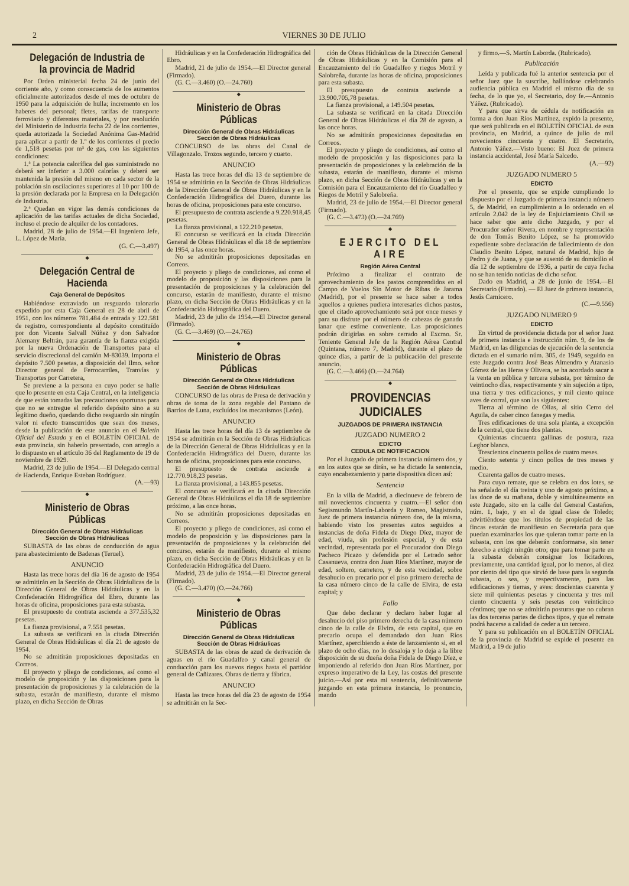2 VIERNES 30 DE JULIO
Delegación de Industria de la provincia de Madrid
Por Orden ministerial fecha 24 de junio del corriente año, y como consecuencia de los aumentos oficialmente autorizados desde el mes de octubre de 1950 para la adquisición de hulla; incremento en los haberes del personal; fletes, tarifas de transporte ferroviario y diferentes materiales, y por resolución del Ministerio de Industria fecha 22 de los corrientes, queda autorizada la Sociedad Anónima Gas-Madrid para aplicar a partir de 1.º de los corrientes el precio de 1,518 pesetas por m³ de gas, con las siguientes condiciones:
1.ª La potencia calorífica del gas suministrado no deberá ser inferior a 3.000 calorías y deberá ser mantenida la presión del mismo en cada sector de la población sin oscilaciones superiores al 10 por 100 de la presión declarada por la Empresa en la Delegación de Industria.
2.ª Quedan en vigor las demás condiciones de aplicación de las tarifas actuales de dicha Sociedad, incluso el precio de alquiler de los contadores.
Madrid, 28 de julio de 1954.—El Ingeniero Jefe, L. López de María.
(G. C.—3.497)
◆
Delegación Central de Hacienda
Caja General de Depósitos
Habiéndose extraviado un resguardo talonario expedido por esta Caja General en 28 de abril de 1951, con los números 781.484 de entrada y 122.581 de registro, correspondiente al depósito constituído por don Vicente Salvall Núñez y don Salvador Alemany Beltrán, para garantía de la fianza exigida por la nueva Ordenación de Transportes para el servicio discrecional del camión M-83039. Importa el depósito 7.500 pesetas, a disposición del Ilmo. señor Director general de Ferrocarriles, Tranvías y Transportes por Carretera,
Se previene a la persona en cuyo poder se halle que lo presente en esta Caja Central, en la inteligencia de que están tomadas las precauciones oportunas para que no se entregue el referido depósito sino a su legítimo dueño, quedando dicho resguardo sin ningún valor ni efecto transcurridos que sean dos meses, desde la publicación de este anuncio en el Boletín Oficial del Estado y en el BOLETÍN OFICIAL de esta provincia, sin haberlo presentado, con arreglo a lo dispuesto en el artículo 36 del Reglamento de 19 de noviembre de 1929.
Madrid, 23 de julio de 1954.—El Delegado central de Hacienda, Enrique Esteban Rodríguez.
(A.—93)
◆
Ministerio de Obras Públicas
Dirección General de Obras Hidráulicas
Sección de Obras Hidráulicas
SUBASTA de las obras de conducción de agua para abastecimiento de Badenas (Teruel).
ANUNCIO
Hasta las trece horas del día 16 de agosto de 1954 se admitirán en la Sección de Obras Hidráulicas de la Dirección General de Obras Hidráulicas y en la Confederación Hidrográfica del Ebro, durante las horas de oficina, proposiciones para esta subasta.
El presupuesto de contrata asciende a 377.535,32 pesetas.
La fianza provisional, a 7.551 pesetas.
La subasta se verificará en la citada Dirección General de Obras Hidráulicas el día 21 de agosto de 1954.
No se admitirán proposiciones depositadas en Correos.
El proyecto y pliego de condiciones, así como el modelo de proposición y las disposiciones para la presentación de proposiciones y la celebración de la subasta, estarán de manifiesto, durante el mismo plazo, en dicha Sección de Obras
Hidráulicas y en la Confederación Hidrográfica del Ebro.
Madrid, 21 de julio de 1954.—El Director general (Firmado).
(G. C.—3.460) (O.—24.760)
◆
Ministerio de Obras Públicas
Dirección General de Obras Hidráulicas
Sección de Obras Hidráulicas
CONCURSO de las obras del Canal de Villagonzalo. Trozos segundo, tercero y cuarto.
ANUNCIO
Hasta las trece horas del día 13 de septiembre de 1954 se admitirán en la Sección de Obras Hidráulicas de la Dirección General de Obras Hidráulicas y en la Confederación Hidrográfica del Duero, durante las horas de oficina, proposiciones para este concurso.
El presupuesto de contrata asciende a 9.220.918,45 pesetas.
La fianza provisional, a 122.210 pesetas.
El concurso se verificará en la citada Dirección General de Obras Hidráulicas el día 18 de septiembre de 1954, a las once horas.
No se admitirán proposiciones depositadas en Correos.
El proyecto y pliego de condiciones, así como el modelo de proposición y las disposiciones para la presentación de proposiciones y la celebración del concurso, estarán de manifiesto, durante el mismo plazo, en dicha Sección de Obras Hidráulicas y en la Confederación Hidrográfica del Duero.
Madrid, 23 de julio de 1954.—El Director general (Firmado).
(G. C.—3.469) (O.—24.765)
◆
Ministerio de Obras Públicas
Dirección General de Obras Hidráulicas
Sección de Obras Hidráulicas
CONCURSO de las obras de Presa de derivación y obras de toma de la zona regable del Pantano de Barrios de Luna, excluídos los mecanismos (León).
ANUNCIO
Hasta las trece horas del día 13 de septiembre de 1954 se admitirán en la Sección de Obras Hidráulicas de la Dirección General de Obras Hidráulicas y en la Confederación Hidrográfica del Duero, durante las horas de oficina, proposiciones para este concurso.
El presupuesto de contrata asciende a 12.770.918,23 pesetas.
La fianza provisional, a 143.855 pesetas.
El concurso se verificará en la citada Dirección General de Obras Hidráulicas el día 18 de septiembre próximo, a las once horas.
No se admitirán proposiciones depositadas en Correos.
El proyecto y pliego de condiciones, así como el modelo de proposición y las disposiciones para la presentación de proposiciones y la celebración del concurso, estarán de manifiesto, durante el mismo plazo, en dicha Sección de Obras Hidráulicas y en la Confederación Hidrográfica del Duero.
Madrid, 23 de julio de 1954.—El Director general (Firmado).
(G. C.—3.470) (O.—24.766)
◆
Ministerio de Obras Públicas
Dirección General de Obras Hidráulicas
Sección de Obras Hidráulicas
SUBASTA de las obras de azud de derivación de aguas en el río Guadalfeo y canal general de conducción para los nuevos riegos hasta el partidor general de Cañizares. Obras de tierra y fábrica.
ANUNCIO
Hasta las trece horas del día 23 de agosto de 1954 se admitirán en la Sec-
ción de Obras Hidráulicas de la Dirección General de Obras Hidráulicas y en la Comisión para el Encauzamiento del río Guadalfeo y riegos Motril y Salobreña, durante las horas de oficina, proposiciones para esta subasta.
El presupuesto de contrata asciende a 13.900.705,78 pesetas.
La fianza provisional, a 149.504 pesetas.
La subasta se verificará en la citada Dirección General de Obras Hidráulicas el día 28 de agosto, a las once horas.
No se admitirán proposiciones depositadas en Correos.
El proyecto y pliego de condiciones, así como el modelo de proposición y las disposiciones para la presentación de proposiciones y la celebración de la subasta, estarán de manifiesto, durante el mismo plazo, en dicha Sección de Obras Hidráulicas y en la Comisión para el Encauzamiento del río Guadalfeo y Riegos de Motril y Salobreña.
Madrid, 23 de julio de 1954.—El Director general (Firmado).
(G. C.—3.473) (O.—24.769)
◆
EJERCITO DEL AIRE
Región Aérea Central
Próximo a finalizar el contrato de aprovechamiento de los pastos comprendidos en el Campo de Vuelos Sin Motor de Ribas de Jarama (Madrid), por el presente se hace saber a todos aquellos a quienes pudiera interesarles dichos pastos, que el citado aprovechamiento será por once meses y para su disfrute por el número de cabezas de ganado lanar que estime conveniente. Las proposiciones podrán dirigirlas en sobre cerrado al Excmo. Sr. Teniente General Jefe de la Región Aérea Central (Quintana, número 7, Madrid), durante el plazo de quince días, a partir de la publicación del presente anuncio.
(G. C.—3.466) (O.—24.764)
◆
PROVIDENCIAS JUDICIALES
JUZGADOS DE PRIMERA INSTANCIA
JUZGADO NUMERO 2
EDICTO
CEDULA DE NOTIFICACION
Por el Juzgado de primera instancia número dos, y en los autos que se dirán, se ha dictado la sentencia, cuyo encabezamiento y parte dispositiva dicen así:
Sentencia
En la villa de Madrid, a diecinueve de febrero de mil novecientos cincuenta y cuatro.—El señor don Segismundo Martín-Laborda y Romeo, Magistrado, Juez de primera instancia número dos, de la misma, habiendo visto los presentes autos seguidos a instancias de doña Fidela de Diego Díez, mayor de edad, viuda, sin profesión especial, y de esta vecindad, representada por el Procurador don Diego Pacheco Picazo y defendida por el Letrado señor Casanueva, contra don Juan Ríos Martínez, mayor de edad, soltero, carretero, y de esta vecindad, sobre desahucio en precario por el piso primero derecha de la casa número cinco de la calle de Elvira, de esta capital; y
Fallo
Que debo declarar y declaro haber lugar al desahucio del piso primero derecha de la casa número cinco de la calle de Elvira, de esta capital, que en precario ocupa el demandado don Juan Ríos Martínez, apercibiendo a éste de lanzamiento si, en el plazo de ocho días, no lo desaloja y lo deja a la libre disposición de su dueña doña Fidela de Diego Díez, e imponiendo al referido don Juan Ríos Martínez, por expreso imperativo de la Ley, las costas del presente juicio.—Así por esta mi sentencia, definitivamente juzgando en esta primera instancia, lo pronuncio, mando
y firmo.—S. Martín Laborda. (Rubricado).
Publicación
Leída y publicada fué la anterior sentencia por el señor Juez que la suscribe, hallándose celebrando audiencia pública en Madrid el mismo día de su fecha, de lo que yo, el Secretario, doy fe.—Antonio Yáñez. (Rubricado).
Y para que sirva de cédula de notificación en forma a don Juan Ríos Martínez, expido la presente, que será publicada en el BOLETÍN OFICIAL de esta provincia, en Madrid, a quince de julio de mil novecientos cincuenta y cuatro. El Secretario, Antonio Yáñez.—Visto bueno: El Juez de primera instancia accidental, José María Salcedo.
(A.—92)
JUZGADO NUMERO 5
EDICTO
Por el presente, que se expide cumpliendo lo dispuesto por el Juzgado de primera instancia número 5, de Madrid, en cumplimiento a lo ordenado en el artículo 2.042 de la ley de Enjuiciamiento Civil se hace saber que ante dicho Juzgado, y por el Procurador señor Rivera, en nombre y representación de don Tomás Benito López, se ha promovido expediente sobre declaración de fallecimiento de don Claudio Benito López, natural de Madrid, hijo de Pedro y de Juana, y que se ausentó de su domicilio el día 12 de septiembre de 1936, a partir de cuya fecha no se han tenido noticias de dicho señor.
Dado en Madrid, a 28 de junio de 1954.—El Secretario (Firmado). — El Juez de primera instancia, Jesús Carnicero.
(C.—9.556)
JUZGADO NUMERO 9
EDICTO
En virtud de providencia dictada por el señor Juez de primera instancia e instrucción núm. 9, de los de Madrid, en las diligencias de ejecución de la sentencia dictada en el sumario núm. 305, de 1949, seguido en este Juzgado contra José Beas Almendro y Atanasio Gómez de las Heras y Olivera, se ha acordado sacar a la venta en pública y tercera subasta, por término de veintiocho días, respectivamente y sin sujeción a tipo, una tierra y tres edificaciones, y mil ciento quince aves de corral, que son las siguientes:
Tierra al término de Olías, al sitio Cerro del Aguila, de caber cinco fanegas y media.
Tres edificaciones de una sola planta, a excepción de la central, que tiene dos plantas.
Quinientas cincuenta gallinas de postura, raza Leghor blanca.
Trescientos cincuenta pollos de cuatro meses.
Ciento setenta y cinco pollos de tres meses y medio.
Cuarenta gallos de cuatro meses.
Para cuyo remate, que se celebra en dos lotes, se ha señalado el día treinta y uno de agosto próximo, a las doce de su mañana, doble y simultáneamente en este Juzgado, sito en la calle del General Castaños, núm. 1, bajo, y en el de igual clase de Toledo; advirtiéndose que los títulos de propiedad de las fincas estarán de manifiesto en Secretaría para que puedan examinarlos los que quieran tomar parte en la subasta, con los que deberán conformarse, sin tener derecho a exigir ningún otro; que para tomar parte en la subasta deberán consignar los licitadores, previamente, una cantidad igual, por lo menos, al diez por ciento del tipo que sirvió de base para la segunda subasta, o sea, y respectivamente, para las edificaciones y tierras, y aves: doscientas cuarenta y siete mil quinientas pesetas y cincuenta y tres mil ciento cincuenta y seis pesetas con veinticinco céntimos; que no se admitirán posturas que no cubran las dos terceras partes de dichos tipos, y que el remate podrá hacerse a calidad de ceder a un tercero.
Y para su publicación en el BOLETÍN OFICIAL de la provincia de Madrid se expide el presente en Madrid, a 19 de julio